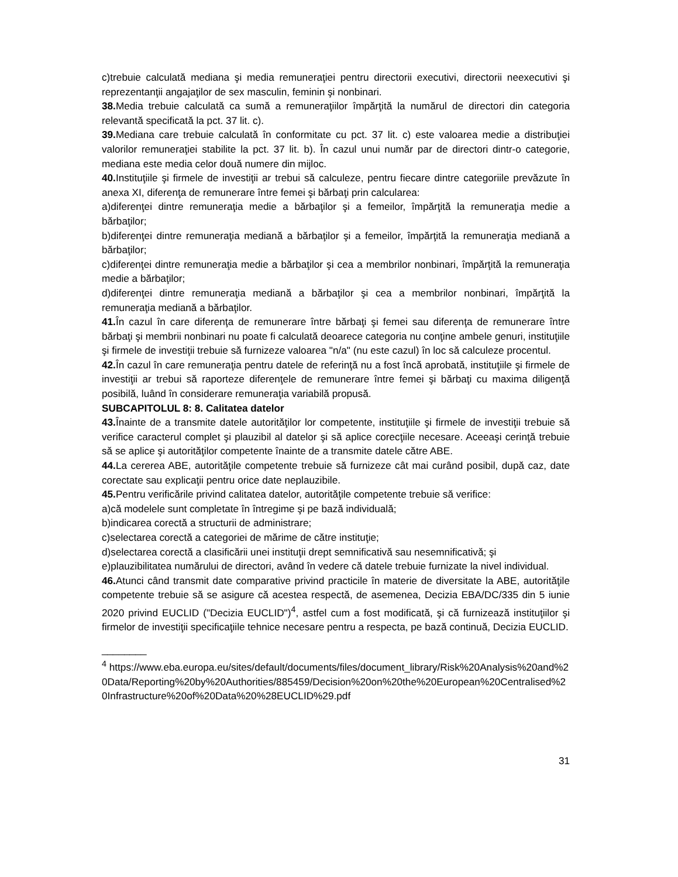c)trebuie calculată mediana şi media remuneraţiei pentru directorii executivi, directorii neexecutivi şi reprezentanţii angajaţilor de sex masculin, feminin şi nonbinari.
38. Media trebuie calculată ca sumă a remuneraţiilor împărţită la numărul de directori din categoria relevantă specificată la pct. 37 lit. c).
39. Mediana care trebuie calculată în conformitate cu pct. 37 lit. c) este valoarea medie a distribuţiei valorilor remuneraţiei stabilite la pct. 37 lit. b). În cazul unui număr par de directori dintr-o categorie, mediana este media celor două numere din mijloc.
40. Instituţiile şi firmele de investiţii ar trebui să calculeze, pentru fiecare dintre categoriile prevăzute în anexa XI, diferenţa de remunerare între femei şi bărbaţi prin calcularea:
a)diferenţei dintre remuneraţia medie a bărbaţilor şi a femeilor, împărţită la remuneraţia medie a bărbaţilor;
b)diferenţei dintre remuneraţia mediană a bărbaţilor şi a femeilor, împărţită la remuneraţia mediană a bărbaţilor;
c)diferenţei dintre remuneraţia medie a bărbaţilor şi cea a membrilor nonbinari, împărţită la remuneraţia medie a bărbaţilor;
d)diferenţei dintre remuneraţia mediană a bărbaţilor şi cea a membrilor nonbinari, împărţită la remuneraţia mediană a bărbaţilor.
41. În cazul în care diferenţa de remunerare între bărbaţi şi femei sau diferenţa de remunerare între bărbaţi şi membrii nonbinari nu poate fi calculată deoarece categoria nu conţine ambele genuri, instituţiile şi firmele de investiţii trebuie să furnizeze valoarea "n/a" (nu este cazul) în loc să calculeze procentul.
42. În cazul în care remuneraţia pentru datele de referinţă nu a fost încă aprobată, instituţiile şi firmele de investiţii ar trebui să raporteze diferenţele de remunerare între femei şi bărbaţi cu maxima diligenţă posibilă, luând în considerare remuneraţia variabilă propusă.
SUBCAPITOLUL 8: 8. Calitatea datelor
43. Înainte de a transmite datele autorităţilor lor competente, instituţiile şi firmele de investiţii trebuie să verifice caracterul complet şi plauzibil al datelor şi să aplice corecţiile necesare. Aceeaşi cerinţă trebuie să se aplice şi autorităţilor competente înainte de a transmite datele către ABE.
44. La cererea ABE, autorităţile competente trebuie să furnizeze cât mai curând posibil, după caz, date corectate sau explicaţii pentru orice date neplauzibile.
45. Pentru verificările privind calitatea datelor, autorităţile competente trebuie să verifice:
a)că modelele sunt completate în întregime şi pe bază individuală;
b)indicarea corectă a structurii de administrare;
c)selectarea corectă a categoriei de mărime de către instituţie;
d)selectarea corectă a clasificării unei instituţii drept semnificativă sau nesemnificativă; şi
e)plauzibilitatea numărului de directori, având în vedere că datele trebuie furnizate la nivel individual.
46. Atunci când transmit date comparative privind practicile în materie de diversitate la ABE, autorităţile competente trebuie să se asigure că acestea respectă, de asemenea, Decizia EBA/DC/335 din 5 iunie 2020 privind EUCLID ("Decizia EUCLID")<sup>4</sup>, astfel cum a fost modificată, şi că furnizează instituţiilor şi firmelor de investiţii specificaţiile tehnice necesare pentru a respecta, pe bază continuă, Decizia EUCLID.
________
<sup>4</sup> https://www.eba.europa.eu/sites/default/documents/files/document_library/Risk%20Analysis%20and%20Data/Reporting%20by%20Authorities/885459/Decision%20on%20the%20European%20Centralised%20Infrastructure%20of%20Data%20%28EUCLID%29.pdf
31